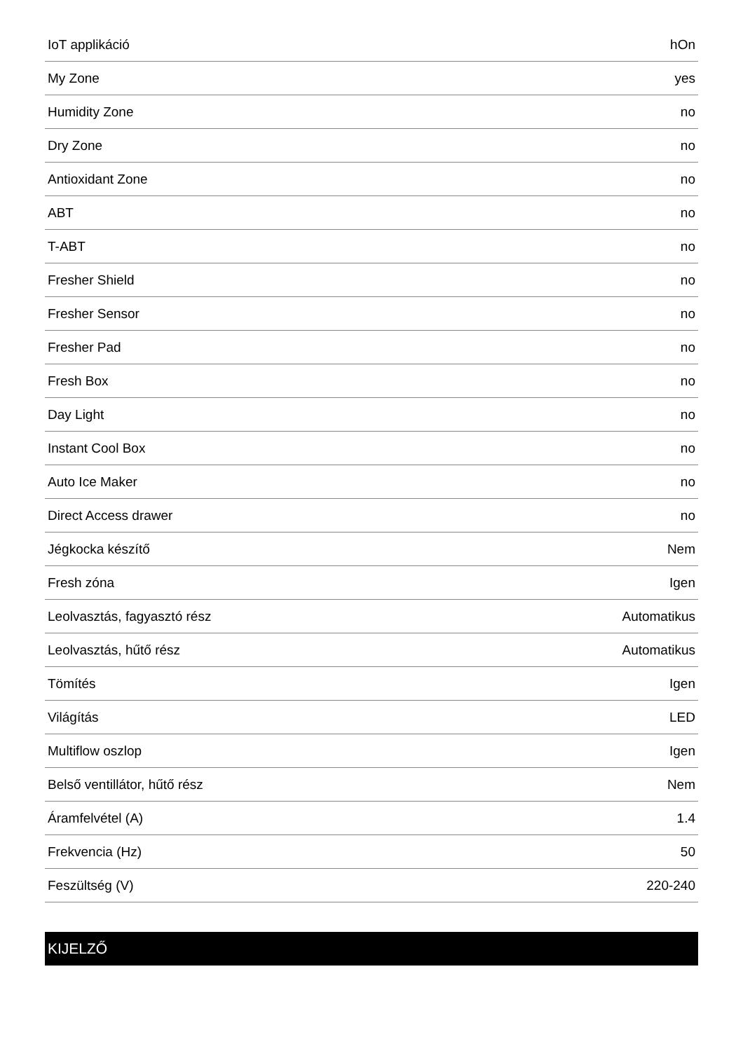| IoT applikáció | hOn |
| My Zone | yes |
| Humidity Zone | no |
| Dry Zone | no |
| Antioxidant Zone | no |
| ABT | no |
| T-ABT | no |
| Fresher Shield | no |
| Fresher Sensor | no |
| Fresher Pad | no |
| Fresh Box | no |
| Day Light | no |
| Instant Cool Box | no |
| Auto Ice Maker | no |
| Direct Access drawer | no |
| Jégkocka készítő | Nem |
| Fresh zóna | Igen |
| Leolvasztás, fagyasztó rész | Automatikus |
| Leolvasztás, hűtő rész | Automatikus |
| Tömítés | Igen |
| Világítás | LED |
| Multiflow oszlop | Igen |
| Belső ventillátor, hűtő rész | Nem |
| Áramfelvétel (A) | 1.4 |
| Frekvencia (Hz) | 50 |
| Feszültség (V) | 220-240 |
KIJELZŐ